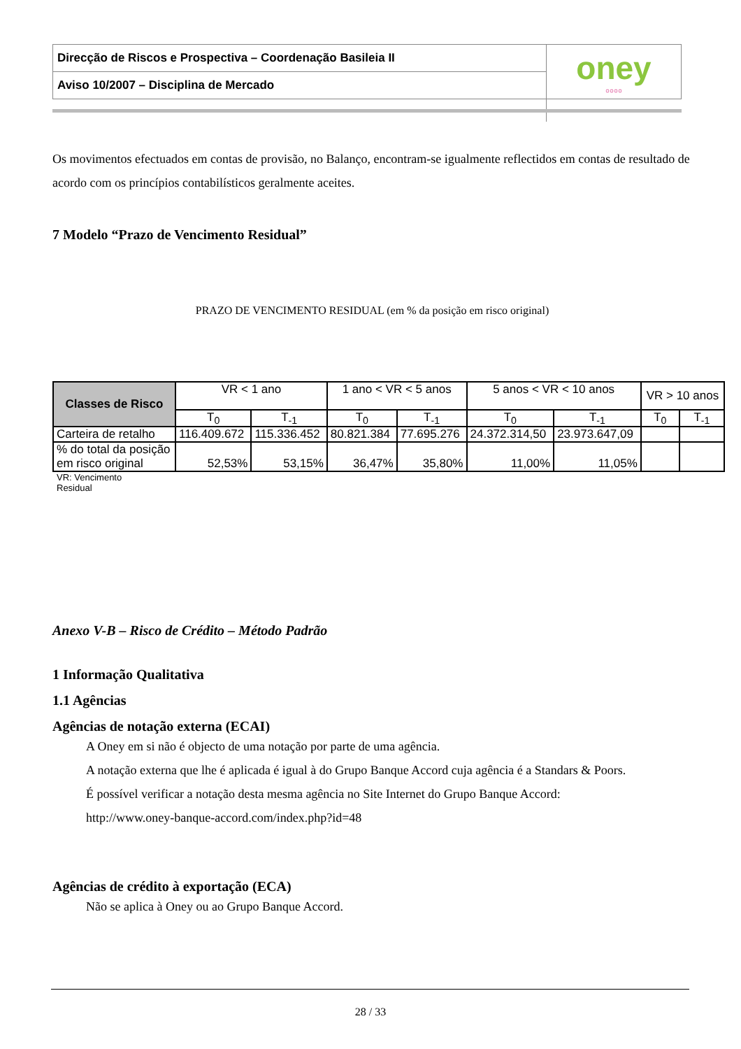| Direcção de Riscos e Prospectiva – Coordenação Basileia II | oney ○○○○ |
| Aviso 10/2007 – Disciplina de Mercado | |
Os movimentos efectuados em contas de provisão, no Balanço, encontram-se igualmente reflectidos em contas de resultado de acordo com os princípios contabilísticos geralmente aceites.
7 Modelo “Prazo de Vencimento Residual”
PRAZO DE VENCIMENTO RESIDUAL (em % da posição em risco original)
| Classes de Risco | VR < 1 ano | | 1 ano < VR < 5 anos | | 5 anos < VR < 10 anos | | VR > 10 anos | |
| --- | --- | --- | --- | --- | --- | --- | --- | --- |
| | T<sub>0</sub> | T<sub>-1</sub> | T<sub>0</sub> | T<sub>-1</sub> | T<sub>0</sub> | T<sub>-1</sub> | T<sub>0</sub> | T<sub>-1</sub> |
| Carteira de retalho | 116.409.672 | 115.336.452 | 80.821.384 | 77.695.276 | 24.372.314,50 | 23.973.647,09 | | |
| % do total da posição em risco original | 52,53% | 53,15% | 36,47% | 35,80% | 11,00% | 11,05% | | |
VR: Vencimento Residual
Anexo V-B – Risco de Crédito – Método Padrão
1 Informação Qualitativa
1.1 Agências
Agências de notação externa (ECAI)
A Oney em si não é objecto de uma notação por parte de uma agência.
A notação externa que lhe é aplicada é igual à do Grupo Banque Accord cuja agência é a Standars & Poors.
É possível verificar a notação desta mesma agência no Site Internet do Grupo Banque Accord:
http://www.oney-banque-accord.com/index.php?id=48
Agências de crédito à exportação (ECA)
Não se aplica à Oney ou ao Grupo Banque Accord.
28 / 33